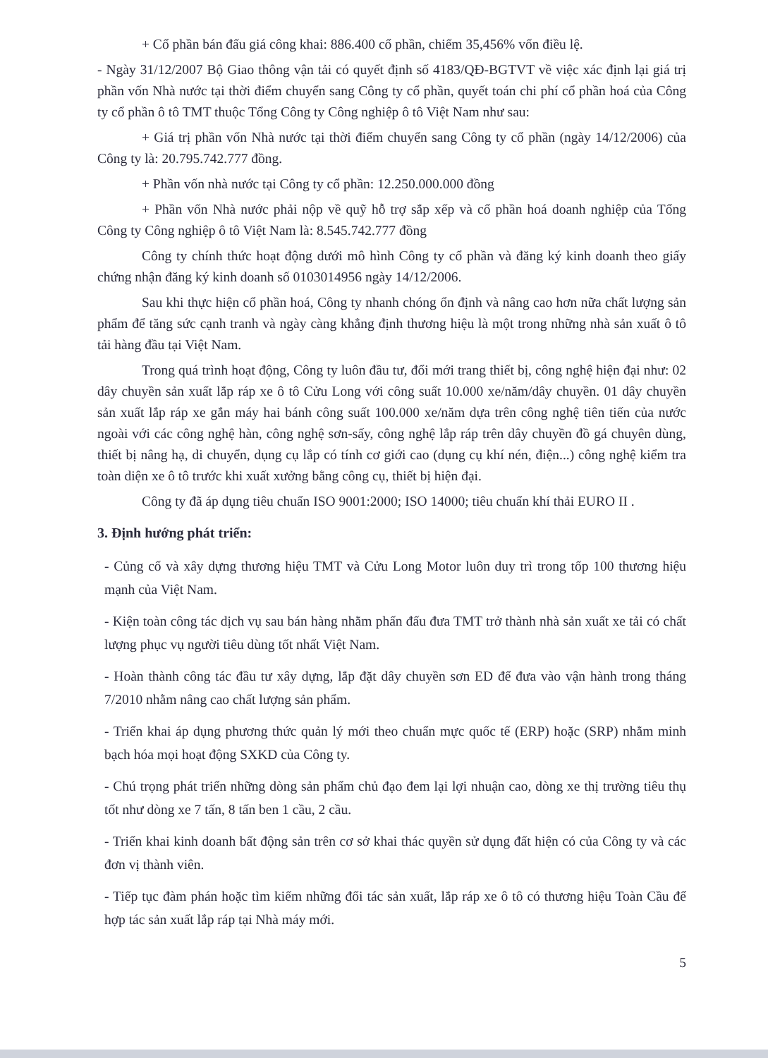+ Cổ phần bán đấu giá công khai: 886.400 cổ phần, chiếm 35,456% vốn điều lệ.
- Ngày 31/12/2007 Bộ Giao thông vận tải có quyết định số 4183/QĐ-BGTVT về việc xác định lại giá trị phần vốn Nhà nước tại thời điểm chuyển sang Công ty cổ phần, quyết toán chi phí cổ phần hoá của Công ty cổ phần ô tô TMT thuộc Tổng Công ty Công nghiệp ô tô Việt Nam như sau:
+ Giá trị phần vốn Nhà nước tại thời điểm chuyển sang Công ty cổ phần (ngày 14/12/2006) của Công ty là: 20.795.742.777 đồng.
+ Phần vốn nhà nước tại Công ty cổ phần: 12.250.000.000 đồng
+ Phần vốn Nhà nước phải nộp về quỹ hỗ trợ sắp xếp và cổ phần hoá doanh nghiệp của Tổng Công ty Công nghiệp ô tô Việt Nam là: 8.545.742.777 đồng
Công ty chính thức hoạt động dưới mô hình Công ty cổ phần và đăng ký kinh doanh theo giấy chứng nhận đăng ký kinh doanh số 0103014956 ngày 14/12/2006.
Sau khi thực hiện cổ phần hoá, Công ty nhanh chóng ổn định và nâng cao hơn nữa chất lượng sản phẩm để tăng sức cạnh tranh và ngày càng khẳng định thương hiệu là một trong những nhà sản xuất ô tô tải hàng đầu tại Việt Nam.
Trong quá trình hoạt động, Công ty luôn đầu tư, đổi mới trang thiết bị, công nghệ hiện đại như: 02 dây chuyền sản xuất lắp ráp xe ô tô Cửu Long với công suất 10.000 xe/năm/dây chuyền. 01 dây chuyền sản xuất lắp ráp xe gắn máy hai bánh công suất 100.000 xe/năm dựa trên công nghệ tiên tiến của nước ngoài với các công nghệ hàn, công nghệ sơn-sấy, công nghệ lắp ráp trên dây chuyền đồ gá chuyên dùng, thiết bị nâng hạ, di chuyển, dụng cụ lắp có tính cơ giới cao (dụng cụ khí nén, điện...) công nghệ kiểm tra toàn diện xe ô tô trước khi xuất xưởng bằng công cụ, thiết bị hiện đại.
Công ty đã áp dụng tiêu chuẩn ISO 9001:2000; ISO 14000; tiêu chuẩn khí thải EURO II .
3. Định hướng phát triển:
- Củng cố và xây dựng thương hiệu TMT và Cửu Long Motor luôn duy trì trong tốp 100 thương hiệu mạnh của Việt Nam.
- Kiện toàn công tác dịch vụ sau bán hàng nhằm phấn đấu đưa TMT trở thành nhà sản xuất xe tải có chất lượng phục vụ người tiêu dùng tốt nhất Việt Nam.
- Hoàn thành công tác đầu tư xây dựng, lắp đặt dây chuyền sơn ED để đưa vào vận hành trong tháng 7/2010 nhằm nâng cao chất lượng sản phẩm.
- Triển khai áp dụng phương thức quản lý mới theo chuẩn mực quốc tế (ERP) hoặc (SRP) nhằm minh bạch hóa mọi hoạt động SXKD của Công ty.
- Chú trọng phát triển những dòng sản phẩm chủ đạo đem lại lợi nhuận cao, dòng xe thị trường tiêu thụ tốt như dòng xe 7 tấn, 8 tấn ben 1 cầu, 2 cầu.
- Triển khai kinh doanh bất động sản trên cơ sở khai thác quyền sử dụng đất hiện có của Công ty và các đơn vị thành viên.
- Tiếp tục đàm phán hoặc tìm kiếm những đối tác sản xuất, lắp ráp xe ô tô có thương hiệu Toàn Cầu để hợp tác sản xuất lắp ráp tại Nhà máy mới.
5